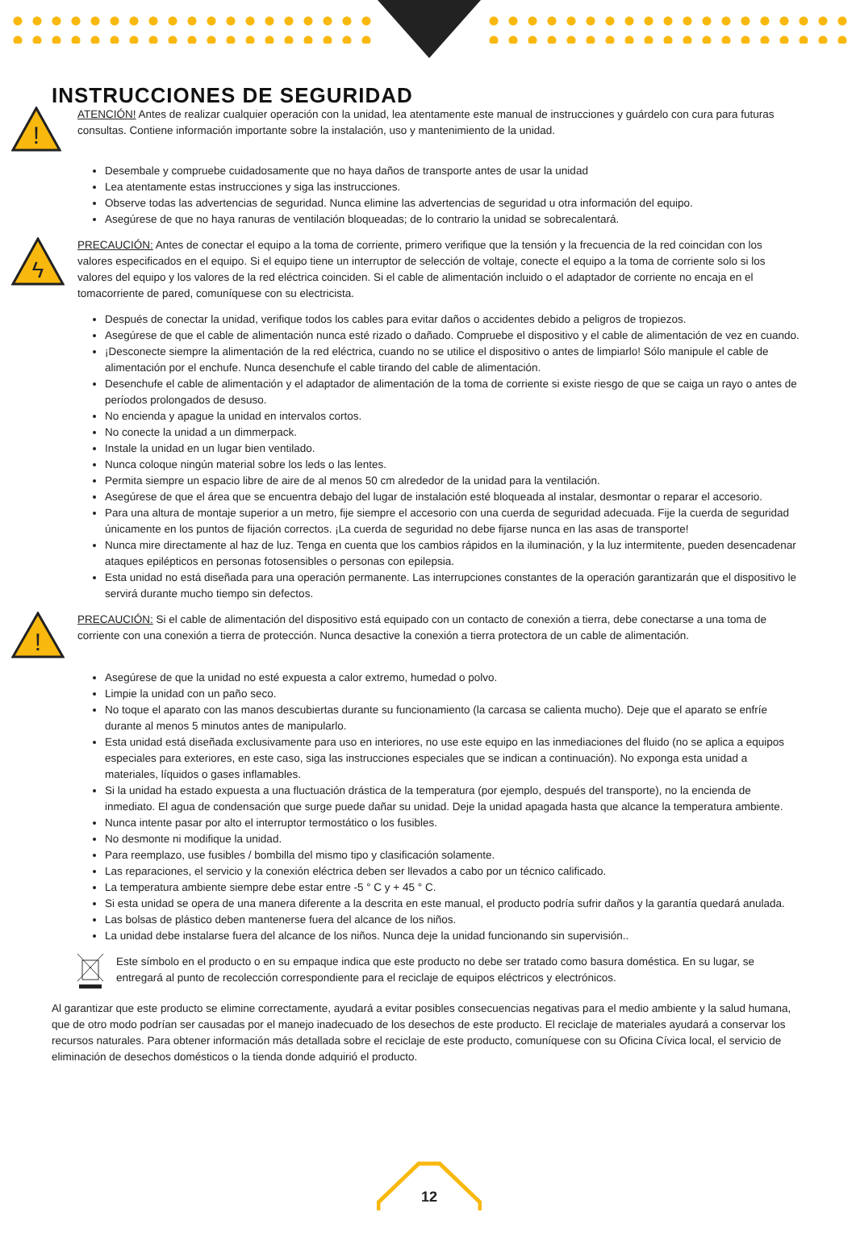INSTRUCCIONES DE SEGURIDAD
!
ATENCIÓN! Antes de realizar cualquier operación con la unidad, lea atentamente este manual de instrucciones y guárdelo con cura para futuras consultas. Contiene información importante sobre la instalación, uso y mantenimiento de la unidad.
Desembale y compruebe cuidadosamente que no haya daños de transporte antes de usar la unidad
Lea atentamente estas instrucciones y siga las instrucciones.
Observe todas las advertencias de seguridad. Nunca elimine las advertencias de seguridad u otra información del equipo.
Asegúrese de que no haya ranuras de ventilación bloqueadas; de lo contrario la unidad se sobrecalentará.
ϟ
PRECAUCIÓN: Antes de conectar el equipo a la toma de corriente, primero verifique que la tensión y la frecuencia de la red coincidan con los valores especificados en el equipo. Si el equipo tiene un interruptor de selección de voltaje, conecte el equipo a la toma de corriente solo si los valores del equipo y los valores de la red eléctrica coinciden. Si el cable de alimentación incluido o el adaptador de corriente no encaja en el tomacorriente de pared, comuníquese con su electricista.
Después de conectar la unidad, verifique todos los cables para evitar daños o accidentes debido a peligros de tropiezos.
Asegúrese de que el cable de alimentación nunca esté rizado o dañado. Compruebe el dispositivo y el cable de alimentación de vez en cuando.
¡Desconecte siempre la alimentación de la red eléctrica, cuando no se utilice el dispositivo o antes de limpiarlo! Sólo manipule el cable de alimentación por el enchufe. Nunca desenchufe el cable tirando del cable de alimentación.
Desenchufe el cable de alimentación y el adaptador de alimentación de la toma de corriente si existe riesgo de que se caiga un rayo o antes de períodos prolongados de desuso.
No encienda y apague la unidad en intervalos cortos.
No conecte la unidad a un dimmerpack.
Instale la unidad en un lugar bien ventilado.
Nunca coloque ningún material sobre los leds o las lentes.
Permita siempre un espacio libre de aire de al menos 50 cm alrededor de la unidad para la ventilación.
Asegúrese de que el área que se encuentra debajo del lugar de instalación esté bloqueada al instalar, desmontar o reparar el accesorio.
Para una altura de montaje superior a un metro, fije siempre el accesorio con una cuerda de seguridad adecuada. Fije la cuerda de seguridad únicamente en los puntos de fijación correctos. ¡La cuerda de seguridad no debe fijarse nunca en las asas de transporte!
Nunca mire directamente al haz de luz. Tenga en cuenta que los cambios rápidos en la iluminación, y la luz intermitente, pueden desencadenar ataques epilépticos en personas fotosensibles o personas con epilepsia.
Esta unidad no está diseñada para una operación permanente. Las interrupciones constantes de la operación garantizarán que el dispositivo le servirá durante mucho tiempo sin defectos.
!
PRECAUCIÓN: Si el cable de alimentación del dispositivo está equipado con un contacto de conexión a tierra, debe conectarse a una toma de corriente con una conexión a tierra de protección. Nunca desactive la conexión a tierra protectora de un cable de alimentación.
Asegúrese de que la unidad no esté expuesta a calor extremo, humedad o polvo.
Limpie la unidad con un paño seco.
No toque el aparato con las manos descubiertas durante su funcionamiento (la carcasa se calienta mucho). Deje que el aparato se enfríe durante al menos 5 minutos antes de manipularlo.
Esta unidad está diseñada exclusivamente para uso en interiores, no use este equipo en las inmediaciones del fluido (no se aplica a equipos especiales para exteriores, en este caso, siga las instrucciones especiales que se indican a continuación). No exponga esta unidad a materiales, líquidos o gases inflamables.
Si la unidad ha estado expuesta a una fluctuación drástica de la temperatura (por ejemplo, después del transporte), no la encienda de inmediato. El agua de condensación que surge puede dañar su unidad. Deje la unidad apagada hasta que alcance la temperatura ambiente.
Nunca intente pasar por alto el interruptor termostático o los fusibles.
No desmonte ni modifique la unidad.
Para reemplazo, use fusibles / bombilla del mismo tipo y clasificación solamente.
Las reparaciones, el servicio y la conexión eléctrica deben ser llevados a cabo por un técnico calificado.
La temperatura ambiente siempre debe estar entre -5 ° C y + 45 ° C.
Si esta unidad se opera de una manera diferente a la descrita en este manual, el producto podría sufrir daños y la garantía quedará anulada.
Las bolsas de plástico deben mantenerse fuera del alcance de los niños.
La unidad debe instalarse fuera del alcance de los niños. Nunca deje la unidad funcionando sin supervisión..
Este símbolo en el producto o en su empaque indica que este producto no debe ser tratado como basura doméstica. En su lugar, se entregará al punto de recolección correspondiente para el reciclaje de equipos eléctricos y electrónicos.
Al garantizar que este producto se elimine correctamente, ayudará a evitar posibles consecuencias negativas para el medio ambiente y la salud humana, que de otro modo podrían ser causadas por el manejo inadecuado de los desechos de este producto. El reciclaje de materiales ayudará a conservar los recursos naturales. Para obtener información más detallada sobre el reciclaje de este producto, comuníquese con su Oficina Cívica local, el servicio de eliminación de desechos domésticos o la tienda donde adquirió el producto.
12